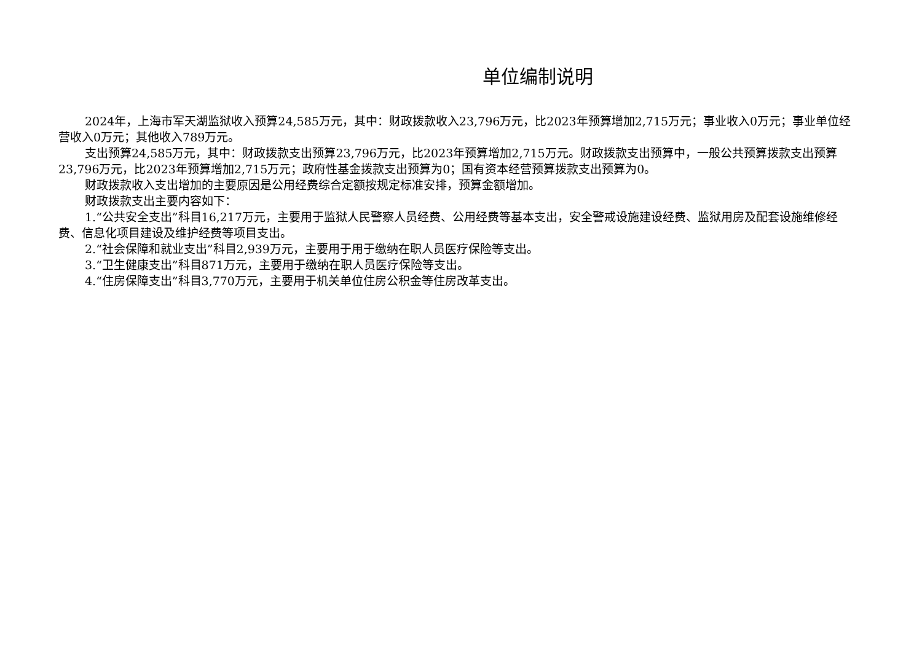单位编制说明
2024年，上海市军天湖监狱收入预算24,585万元，其中：财政拨款收入23,796万元，比2023年预算增加2,715万元；事业收入0万元；事业单位经营收入0万元；其他收入789万元。
支出预算24,585万元，其中：财政拨款支出预算23,796万元，比2023年预算增加2,715万元。财政拨款支出预算中，一般公共预算拨款支出预算23,796万元，比2023年预算增加2,715万元；政府性基金拨款支出预算为0；国有资本经营预算拨款支出预算为0。
财政拨款收入支出增加的主要原因是公用经费综合定额按规定标准安排，预算金额增加。
财政拨款支出主要内容如下：
1.“公共安全支出”科目16,217万元，主要用于监狱人民警察人员经费、公用经费等基本支出，安全警戒设施建设经费、监狱用房及配套设施维修经费、信息化项目建设及维护经费等项目支出。
2.“社会保障和就业支出”科目2,939万元，主要用于用于缴纳在职人员医疗保险等支出。
3.“卫生健康支出”科目871万元，主要用于缴纳在职人员医疗保险等支出。
4.“住房保障支出”科目3,770万元，主要用于机关单位住房公积金等住房改革支出。